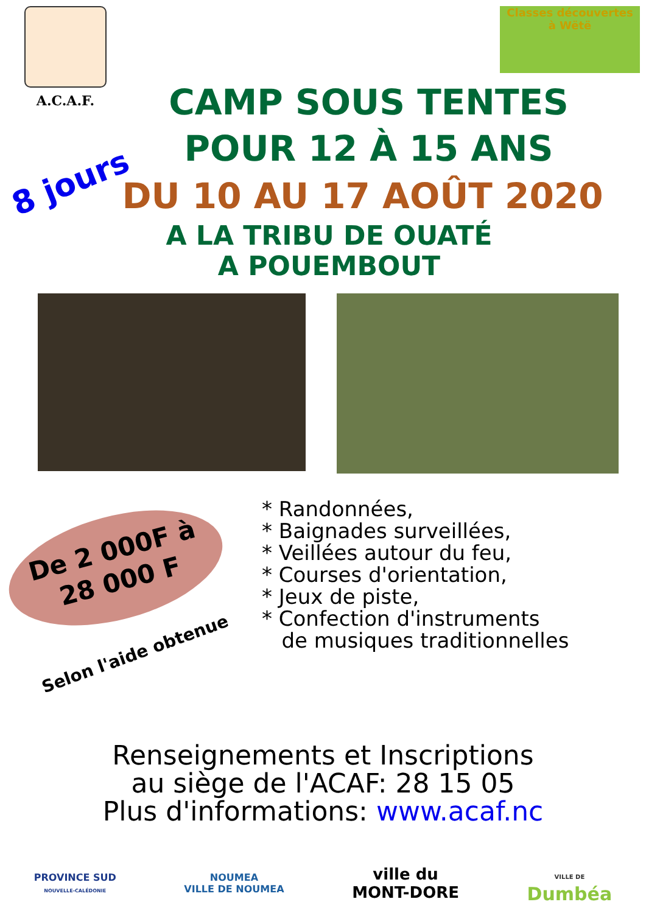A.C.A.F.
Classes découvertes
à Wëtë
CAMP SOUS TENTES
POUR 12 À 15 ANS
8 jours
DU 10 AU 17 AOÛT 2020
A LA TRIBU DE OUATÉ
A POUEMBOUT
De 2 000F à
28 000 F
Selon l'aide obtenue
* Randonnées,
* Baignades surveillées,
* Veillées autour du feu,
* Courses d'orientation,
* Jeux de piste,
* Confection d'instruments
de musiques traditionnelles
Renseignements et Inscriptions
au siège de l'ACAF: 28 15 05
Plus d'informations: www.acaf.nc
PROVINCE SUD
NOUVELLE-CALÉDONIE
NOUMEA
VILLE DE NOUMEA
ville du
MONT-DORE
VILLE DE
Dumbéa